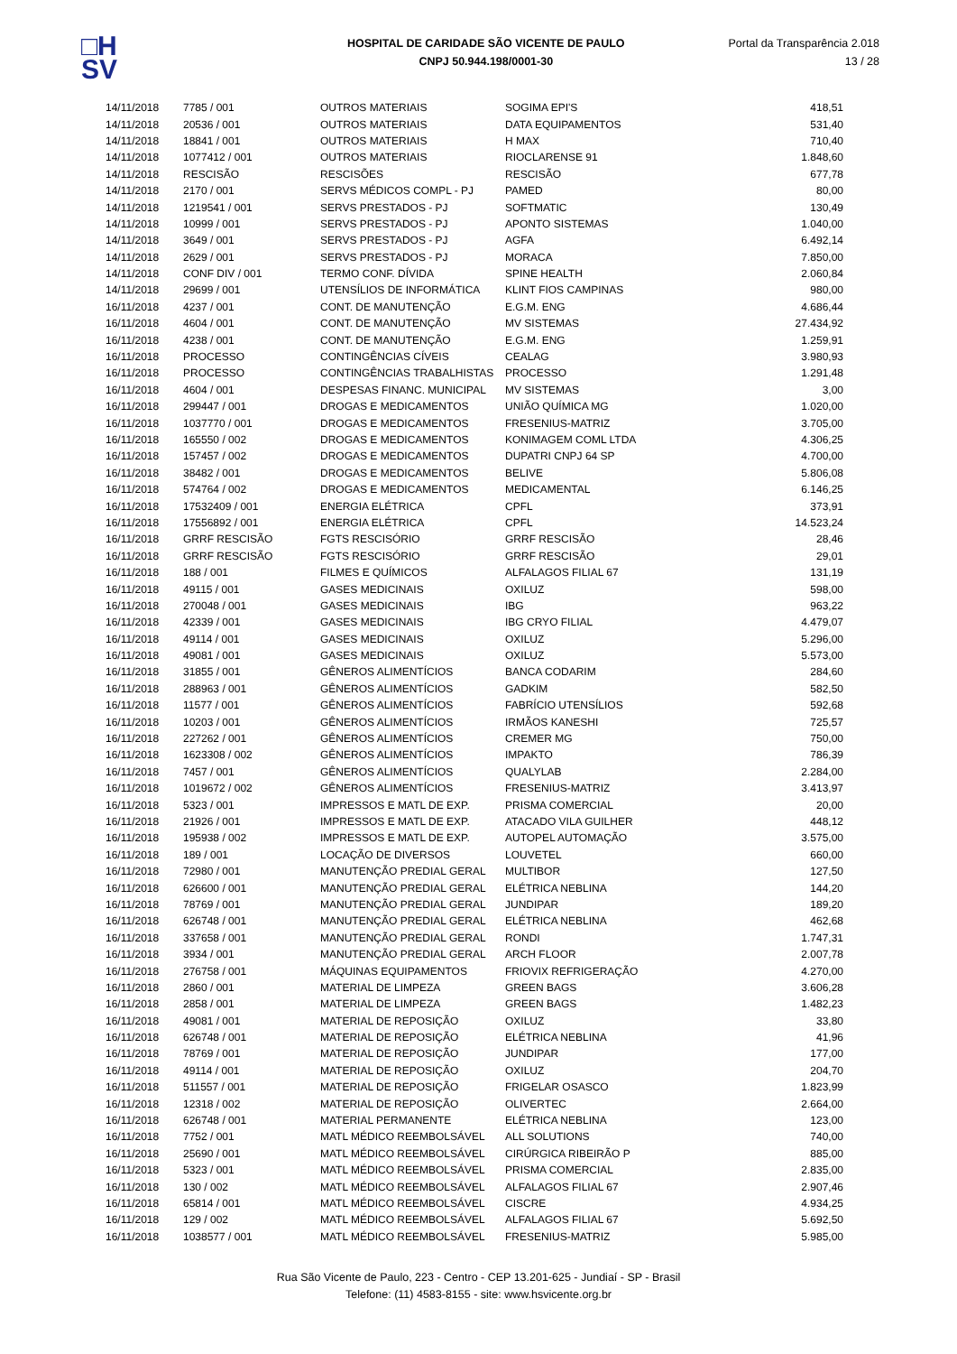□H
SV
HOSPITAL DE CARIDADE SÃO VICENTE DE PAULO
CNPJ 50.944.198/0001-30
Portal da Transparência 2.018
13 / 28
| 14/11/2018 | 7785 / 001 | OUTROS MATERIAIS | SOGIMA EPI'S | 418,51 |
| 14/11/2018 | 20536 / 001 | OUTROS MATERIAIS | DATA EQUIPAMENTOS | 531,40 |
| 14/11/2018 | 18841 / 001 | OUTROS MATERIAIS | H MAX | 710,40 |
| 14/11/2018 | 1077412 / 001 | OUTROS MATERIAIS | RIOCLARENSE 91 | 1.848,60 |
| 14/11/2018 | RESCISÃO | RESCISÕES | RESCISÃO | 677,78 |
| 14/11/2018 | 2170 / 001 | SERVS MÉDICOS COMPL - PJ | PAMED | 80,00 |
| 14/11/2018 | 1219541 / 001 | SERVS PRESTADOS - PJ | SOFTMATIC | 130,49 |
| 14/11/2018 | 10999 / 001 | SERVS PRESTADOS - PJ | APONTO SISTEMAS | 1.040,00 |
| 14/11/2018 | 3649 / 001 | SERVS PRESTADOS - PJ | AGFA | 6.492,14 |
| 14/11/2018 | 2629 / 001 | SERVS PRESTADOS - PJ | MORACA | 7.850,00 |
| 14/11/2018 | CONF DIV / 001 | TERMO CONF. DÍVIDA | SPINE HEALTH | 2.060,84 |
| 14/11/2018 | 29699 / 001 | UTENSÍLIOS DE INFORMÁTICA | KLINT FIOS CAMPINAS | 980,00 |
| 16/11/2018 | 4237 / 001 | CONT. DE MANUTENÇÃO | E.G.M. ENG | 4.686,44 |
| 16/11/2018 | 4604 / 001 | CONT. DE MANUTENÇÃO | MV SISTEMAS | 27.434,92 |
| 16/11/2018 | 4238 / 001 | CONT. DE MANUTENÇÃO | E.G.M. ENG | 1.259,91 |
| 16/11/2018 | PROCESSO | CONTINGÊNCIAS CÍVEIS | CEALAG | 3.980,93 |
| 16/11/2018 | PROCESSO | CONTINGÊNCIAS TRABALHISTAS | PROCESSO | 1.291,48 |
| 16/11/2018 | 4604 / 001 | DESPESAS FINANC. MUNICIPAL | MV SISTEMAS | 3,00 |
| 16/11/2018 | 299447 / 001 | DROGAS E MEDICAMENTOS | UNIÃO QUÍMICA MG | 1.020,00 |
| 16/11/2018 | 1037770 / 001 | DROGAS E MEDICAMENTOS | FRESENIUS-MATRIZ | 3.705,00 |
| 16/11/2018 | 165550 / 002 | DROGAS E MEDICAMENTOS | KONIMAGEM COML LTDA | 4.306,25 |
| 16/11/2018 | 157457 / 002 | DROGAS E MEDICAMENTOS | DUPATRI CNPJ 64 SP | 4.700,00 |
| 16/11/2018 | 38482 / 001 | DROGAS E MEDICAMENTOS | BELIVE | 5.806,08 |
| 16/11/2018 | 574764 / 002 | DROGAS E MEDICAMENTOS | MEDICAMENTAL | 6.146,25 |
| 16/11/2018 | 17532409 / 001 | ENERGIA ELÉTRICA | CPFL | 373,91 |
| 16/11/2018 | 17556892 / 001 | ENERGIA ELÉTRICA | CPFL | 14.523,24 |
| 16/11/2018 | GRRF RESCISÃO | FGTS RESCISÓRIO | GRRF RESCISÃO | 28,46 |
| 16/11/2018 | GRRF RESCISÃO | FGTS RESCISÓRIO | GRRF RESCISÃO | 29,01 |
| 16/11/2018 | 188 / 001 | FILMES E QUÍMICOS | ALFALAGOS FILIAL 67 | 131,19 |
| 16/11/2018 | 49115 / 001 | GASES MEDICINAIS | OXILUZ | 598,00 |
| 16/11/2018 | 270048 / 001 | GASES MEDICINAIS | IBG | 963,22 |
| 16/11/2018 | 42339 / 001 | GASES MEDICINAIS | IBG CRYO FILIAL | 4.479,07 |
| 16/11/2018 | 49114 / 001 | GASES MEDICINAIS | OXILUZ | 5.296,00 |
| 16/11/2018 | 49081 / 001 | GASES MEDICINAIS | OXILUZ | 5.573,00 |
| 16/11/2018 | 31855 / 001 | GÊNEROS ALIMENTÍCIOS | BANCA CODARIM | 284,60 |
| 16/11/2018 | 288963 / 001 | GÊNEROS ALIMENTÍCIOS | GADKIM | 582,50 |
| 16/11/2018 | 11577 / 001 | GÊNEROS ALIMENTÍCIOS | FABRÍCIO UTENSÍLIOS | 592,68 |
| 16/11/2018 | 10203 / 001 | GÊNEROS ALIMENTÍCIOS | IRMÃOS KANESHI | 725,57 |
| 16/11/2018 | 227262 / 001 | GÊNEROS ALIMENTÍCIOS | CREMER MG | 750,00 |
| 16/11/2018 | 1623308 / 002 | GÊNEROS ALIMENTÍCIOS | IMPAKTO | 786,39 |
| 16/11/2018 | 7457 / 001 | GÊNEROS ALIMENTÍCIOS | QUALYLAB | 2.284,00 |
| 16/11/2018 | 1019672 / 002 | GÊNEROS ALIMENTÍCIOS | FRESENIUS-MATRIZ | 3.413,97 |
| 16/11/2018 | 5323 / 001 | IMPRESSOS E MATL DE EXP. | PRISMA COMERCIAL | 20,00 |
| 16/11/2018 | 21926 / 001 | IMPRESSOS E MATL DE EXP. | ATACADO VILA GUILHER | 448,12 |
| 16/11/2018 | 195938 / 002 | IMPRESSOS E MATL DE EXP. | AUTOPEL AUTOMAÇÃO | 3.575,00 |
| 16/11/2018 | 189 / 001 | LOCAÇÃO DE DIVERSOS | LOUVETEL | 660,00 |
| 16/11/2018 | 72980 / 001 | MANUTENÇÃO PREDIAL GERAL | MULTIBOR | 127,50 |
| 16/11/2018 | 626600 / 001 | MANUTENÇÃO PREDIAL GERAL | ELÉTRICA NEBLINA | 144,20 |
| 16/11/2018 | 78769 / 001 | MANUTENÇÃO PREDIAL GERAL | JUNDIPAR | 189,20 |
| 16/11/2018 | 626748 / 001 | MANUTENÇÃO PREDIAL GERAL | ELÉTRICA NEBLINA | 462,68 |
| 16/11/2018 | 337658 / 001 | MANUTENÇÃO PREDIAL GERAL | RONDI | 1.747,31 |
| 16/11/2018 | 3934 / 001 | MANUTENÇÃO PREDIAL GERAL | ARCH FLOOR | 2.007,78 |
| 16/11/2018 | 276758 / 001 | MÁQUINAS EQUIPAMENTOS | FRIOVIX REFRIGERAÇÃO | 4.270,00 |
| 16/11/2018 | 2860 / 001 | MATERIAL DE LIMPEZA | GREEN BAGS | 3.606,28 |
| 16/11/2018 | 2858 / 001 | MATERIAL DE LIMPEZA | GREEN BAGS | 1.482,23 |
| 16/11/2018 | 49081 / 001 | MATERIAL DE REPOSIÇÃO | OXILUZ | 33,80 |
| 16/11/2018 | 626748 / 001 | MATERIAL DE REPOSIÇÃO | ELÉTRICA NEBLINA | 41,96 |
| 16/11/2018 | 78769 / 001 | MATERIAL DE REPOSIÇÃO | JUNDIPAR | 177,00 |
| 16/11/2018 | 49114 / 001 | MATERIAL DE REPOSIÇÃO | OXILUZ | 204,70 |
| 16/11/2018 | 511557 / 001 | MATERIAL DE REPOSIÇÃO | FRIGELAR OSASCO | 1.823,99 |
| 16/11/2018 | 12318 / 002 | MATERIAL DE REPOSIÇÃO | OLIVERTEC | 2.664,00 |
| 16/11/2018 | 626748 / 001 | MATERIAL PERMANENTE | ELÉTRICA NEBLINA | 123,00 |
| 16/11/2018 | 7752 / 001 | MATL MÉDICO REEMBOLSÁVEL | ALL SOLUTIONS | 740,00 |
| 16/11/2018 | 25690 / 001 | MATL MÉDICO REEMBOLSÁVEL | CIRÚRGICA RIBEIRÃO P | 885,00 |
| 16/11/2018 | 5323 / 001 | MATL MÉDICO REEMBOLSÁVEL | PRISMA COMERCIAL | 2.835,00 |
| 16/11/2018 | 130 / 002 | MATL MÉDICO REEMBOLSÁVEL | ALFALAGOS FILIAL 67 | 2.907,46 |
| 16/11/2018 | 65814 / 001 | MATL MÉDICO REEMBOLSÁVEL | CISCRE | 4.934,25 |
| 16/11/2018 | 129 / 002 | MATL MÉDICO REEMBOLSÁVEL | ALFALAGOS FILIAL 67 | 5.692,50 |
| 16/11/2018 | 1038577 / 001 | MATL MÉDICO REEMBOLSÁVEL | FRESENIUS-MATRIZ | 5.985,00 |
Rua São Vicente de Paulo, 223 - Centro - CEP 13.201-625 - Jundiaí - SP - Brasil
Telefone: (11) 4583-8155 - site: www.hsvicente.org.br